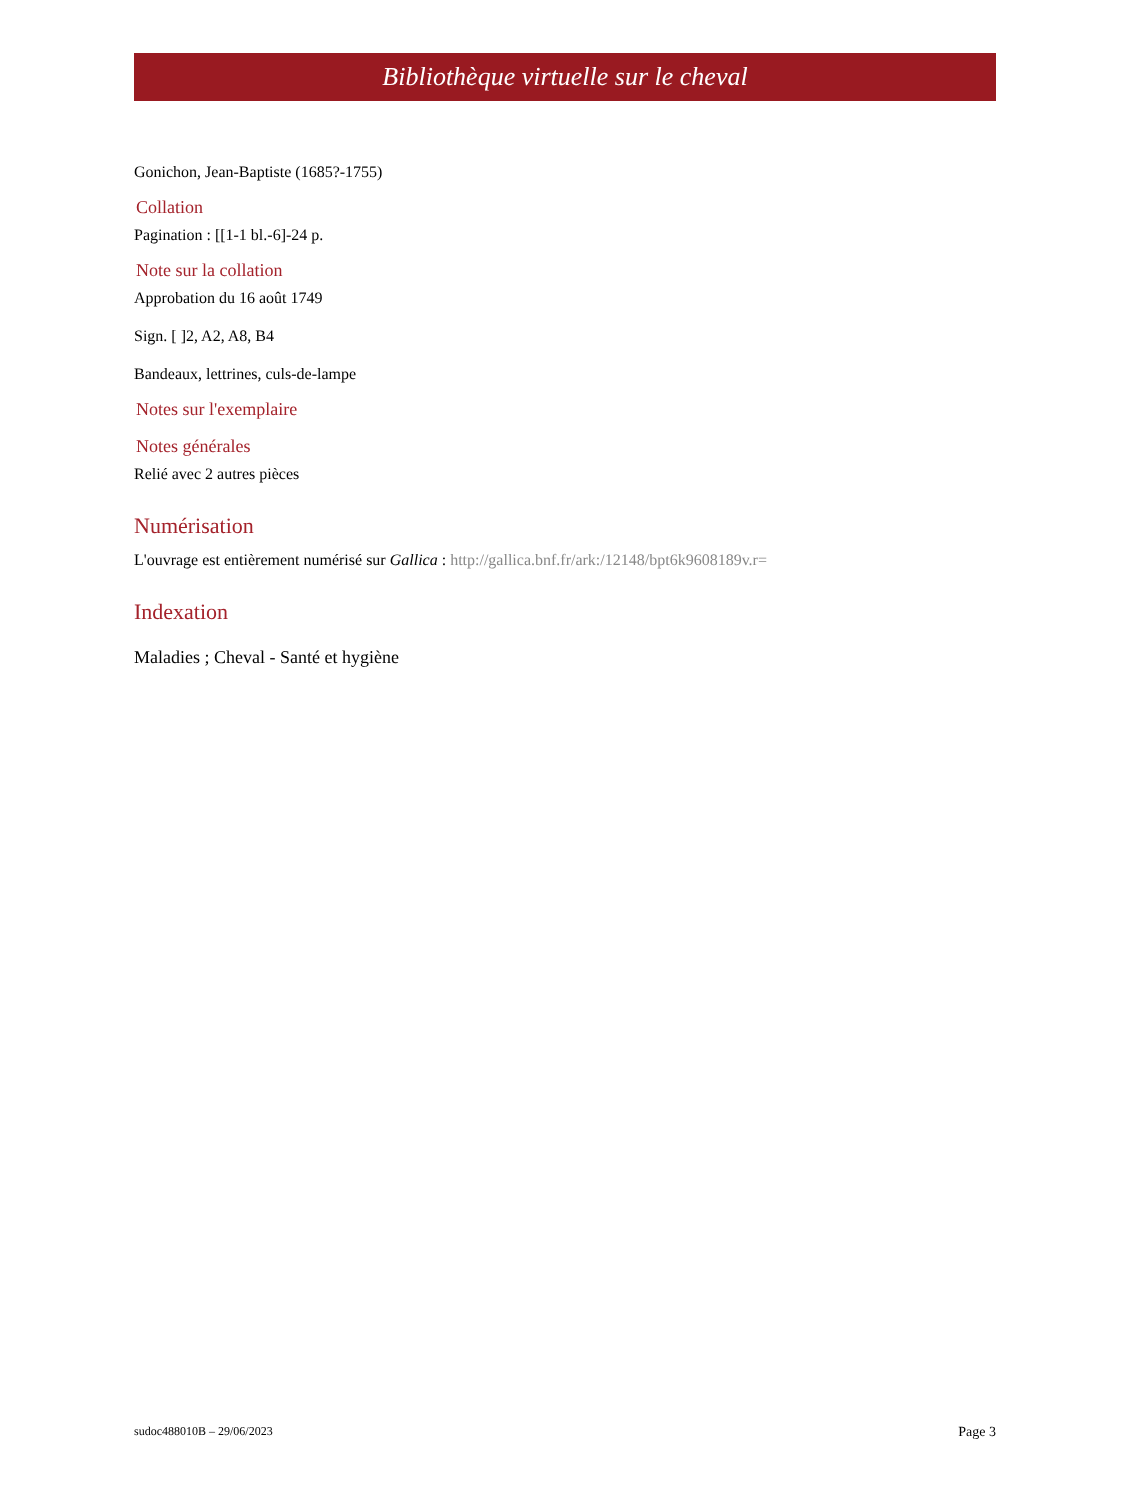Bibliothèque virtuelle sur le cheval
Gonichon, Jean-Baptiste (1685?-1755)
Collation
Pagination : [[1-1 bl.-6]-24 p.
Note sur la collation
Approbation du 16 août 1749
Sign. [ ]2, A2, A8, B4
Bandeaux, lettrines, culs-de-lampe
Notes sur l'exemplaire
Notes générales
Relié avec 2 autres pièces
Numérisation
L'ouvrage est entièrement numérisé sur Gallica : http://gallica.bnf.fr/ark:/12148/bpt6k9608189v.r=
Indexation
Maladies ; Cheval - Santé et hygiène
sudoc488010B – 29/06/2023 Page 3